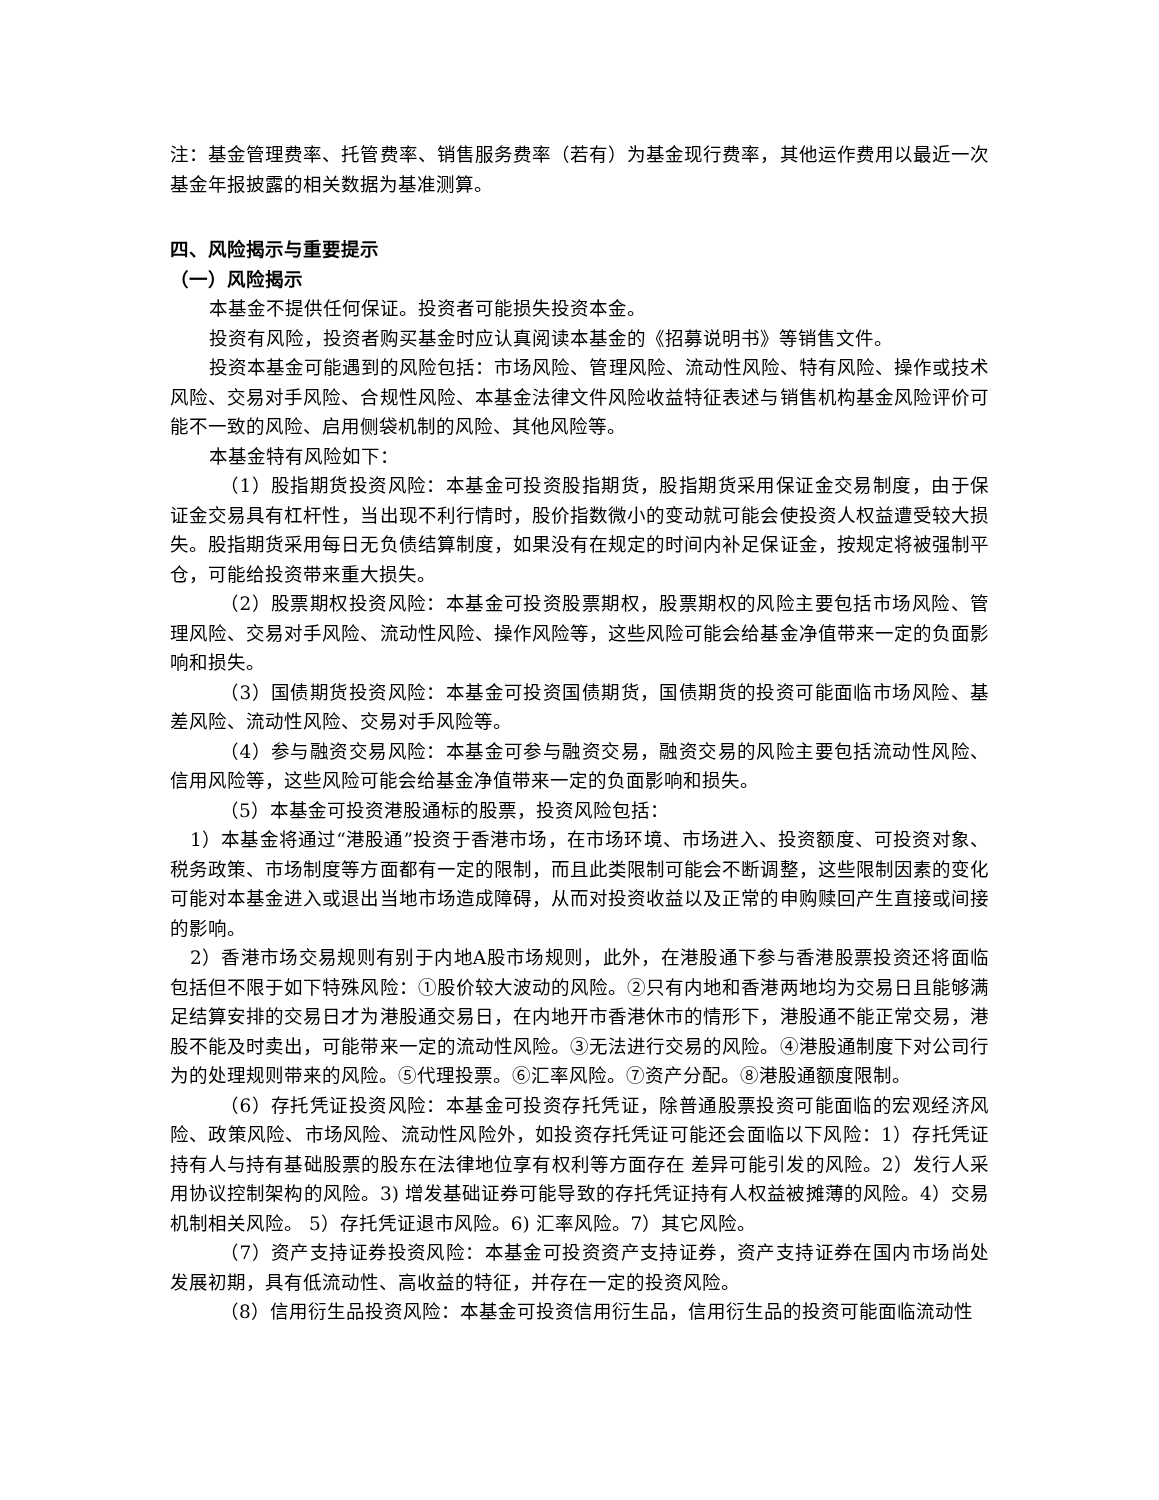注：基金管理费率、托管费率、销售服务费率（若有）为基金现行费率，其他运作费用以最近一次基金年报披露的相关数据为基准测算。
四、风险揭示与重要提示
（一）风险揭示
本基金不提供任何保证。投资者可能损失投资本金。
投资有风险，投资者购买基金时应认真阅读本基金的《招募说明书》等销售文件。
投资本基金可能遇到的风险包括：市场风险、管理风险、流动性风险、特有风险、操作或技术风险、交易对手风险、合规性风险、本基金法律文件风险收益特征表述与销售机构基金风险评价可能不一致的风险、启用侧袋机制的风险、其他风险等。
本基金特有风险如下：
（1）股指期货投资风险：本基金可投资股指期货，股指期货采用保证金交易制度，由于保证金交易具有杠杆性，当出现不利行情时，股价指数微小的变动就可能会使投资人权益遭受较大损失。股指期货采用每日无负债结算制度，如果没有在规定的时间内补足保证金，按规定将被强制平仓，可能给投资带来重大损失。
（2）股票期权投资风险：本基金可投资股票期权，股票期权的风险主要包括市场风险、管理风险、交易对手风险、流动性风险、操作风险等，这些风险可能会给基金净值带来一定的负面影响和损失。
（3）国债期货投资风险：本基金可投资国债期货，国债期货的投资可能面临市场风险、基差风险、流动性风险、交易对手风险等。
（4）参与融资交易风险：本基金可参与融资交易，融资交易的风险主要包括流动性风险、信用风险等，这些风险可能会给基金净值带来一定的负面影响和损失。
（5）本基金可投资港股通标的股票，投资风险包括：
1）本基金将通过“港股通”投资于香港市场，在市场环境、市场进入、投资额度、可投资对象、税务政策、市场制度等方面都有一定的限制，而且此类限制可能会不断调整，这些限制因素的变化可能对本基金进入或退出当地市场造成障碍，从而对投资收益以及正常的申购赎回产生直接或间接的影响。
2）香港市场交易规则有别于内地A股市场规则，此外，在港股通下参与香港股票投资还将面临包括但不限于如下特殊风险：①股价较大波动的风险。②只有内地和香港两地均为交易日且能够满足结算安排的交易日才为港股通交易日，在内地开市香港休市的情形下，港股通不能正常交易，港股不能及时卖出，可能带来一定的流动性风险。③无法进行交易的风险。④港股通制度下对公司行为的处理规则带来的风险。⑤代理投票。⑥汇率风险。⑦资产分配。⑧港股通额度限制。
（6）存托凭证投资风险：本基金可投资存托凭证，除普通股票投资可能面临的宏观经济风险、政策风险、市场风险、流动性风险外，如投资存托凭证可能还会面临以下风险：1）存托凭证持有人与持有基础股票的股东在法律地位享有权利等方面存在 差异可能引发的风险。2）发行人采用协议控制架构的风险。3) 增发基础证券可能导致的存托凭证持有人权益被摊薄的风险。4）交易机制相关风险。 5）存托凭证退市风险。6) 汇率风险。7）其它风险。
（7）资产支持证券投资风险：本基金可投资资产支持证券，资产支持证券在国内市场尚处发展初期，具有低流动性、高收益的特征，并存在一定的投资风险。
（8）信用衍生品投资风险：本基金可投资信用衍生品，信用衍生品的投资可能面临流动性